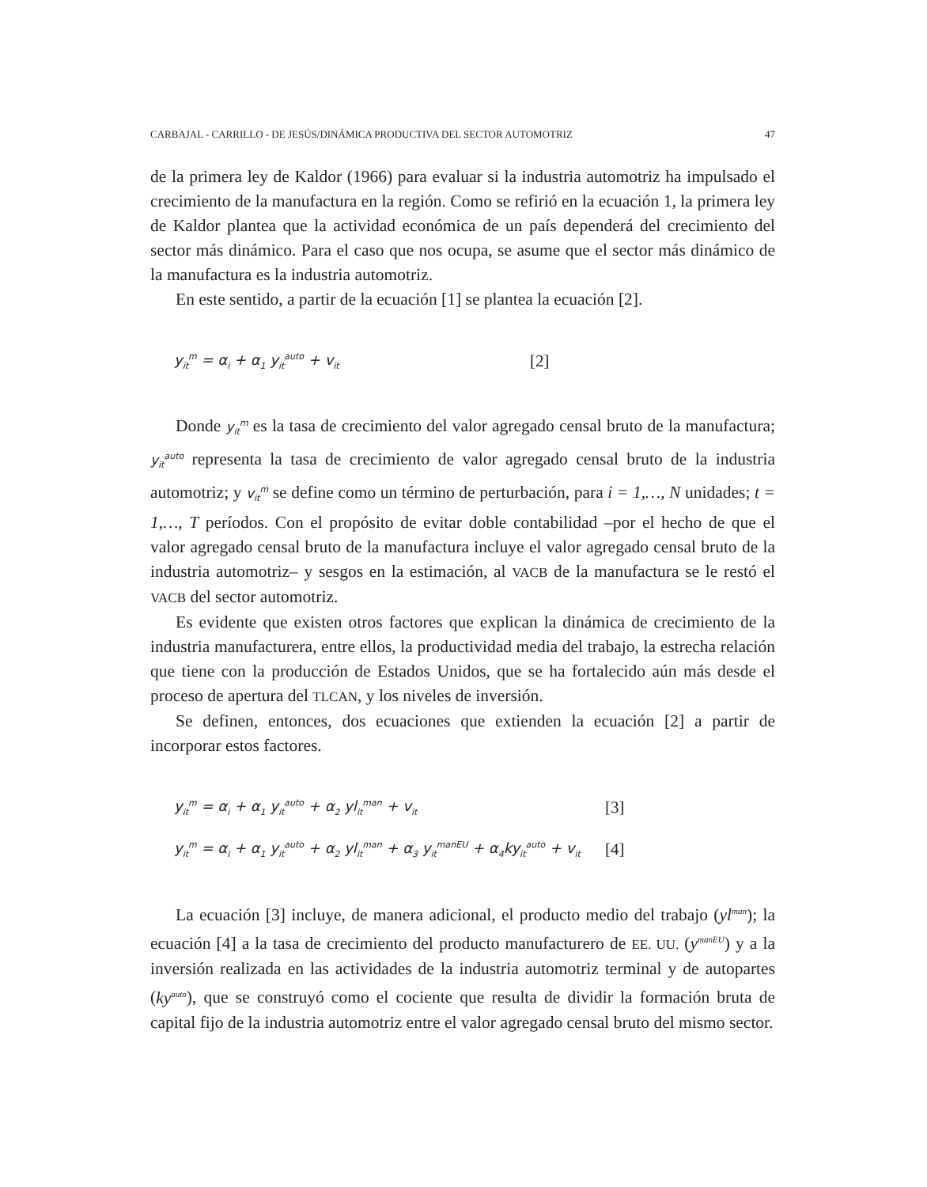CARBAJAL - CARRILLO - DE JESÚS/DINÁMICA PRODUCTIVA DEL SECTOR AUTOMOTRIZ 47
de la primera ley de Kaldor (1966) para evaluar si la industria automotriz ha impulsado el crecimiento de la manufactura en la región. Como se refirió en la ecuación 1, la primera ley de Kaldor plantea que la actividad económica de un país dependerá del crecimiento del sector más dinámico. Para el caso que nos ocupa, se asume que el sector más dinámico de la manufactura es la industria automotriz.
En este sentido, a partir de la ecuación [1] se plantea la ecuación [2].
y<sub>it</sub><sup>m</sup> = α<sub>i</sub> + α<sub>1</sub> y<sub>it</sub><sup>auto</sup> + v<sub>it</sub> [2]
Donde y<sub>it</sub><sup>m</sup> es la tasa de crecimiento del valor agregado censal bruto de la manufactura; y<sub>it</sub><sup>auto</sup> representa la tasa de crecimiento de valor agregado censal bruto de la industria automotriz; y v<sub>it</sub><sup>m</sup> se define como un término de perturbación, para i = 1,…, N unidades; t = 1,…, T períodos. Con el propósito de evitar doble contabilidad –por el hecho de que el valor agregado censal bruto de la manufactura incluye el valor agregado censal bruto de la industria automotriz– y sesgos en la estimación, al VACB de la manufactura se le restó el VACB del sector automotriz.
Es evidente que existen otros factores que explican la dinámica de crecimiento de la industria manufacturera, entre ellos, la productividad media del trabajo, la estrecha relación que tiene con la producción de Estados Unidos, que se ha fortalecido aún más desde el proceso de apertura del TLCAN, y los niveles de inversión.
Se definen, entonces, dos ecuaciones que extienden la ecuación [2] a partir de incorporar estos factores.
y<sub>it</sub><sup>m</sup> = α<sub>i</sub> + α<sub>1</sub> y<sub>it</sub><sup>auto</sup> + α<sub>2</sub> yl<sub>it</sub><sup>man</sup> + v<sub>it</sub> [3]
y<sub>it</sub><sup>m</sup> = α<sub>i</sub> + α<sub>1</sub> y<sub>it</sub><sup>auto</sup> + α<sub>2</sub> yl<sub>it</sub><sup>man</sup> + α<sub>3</sub> y<sub>it</sub><sup>manEU</sup> + α<sub>4</sub>ky<sub>it</sub><sup>auto</sup> + v<sub>it</sub> [4]
La ecuación [3] incluye, de manera adicional, el producto medio del trabajo (yl<sup>man</sup>); la ecuación [4] a la tasa de crecimiento del producto manufacturero de EE. UU. (y<sup>manEU</sup>) y a la inversión realizada en las actividades de la industria automotriz terminal y de autopartes (ky<sup>auto</sup>), que se construyó como el cociente que resulta de dividir la formación bruta de capital fijo de la industria automotriz entre el valor agregado censal bruto del mismo sector.